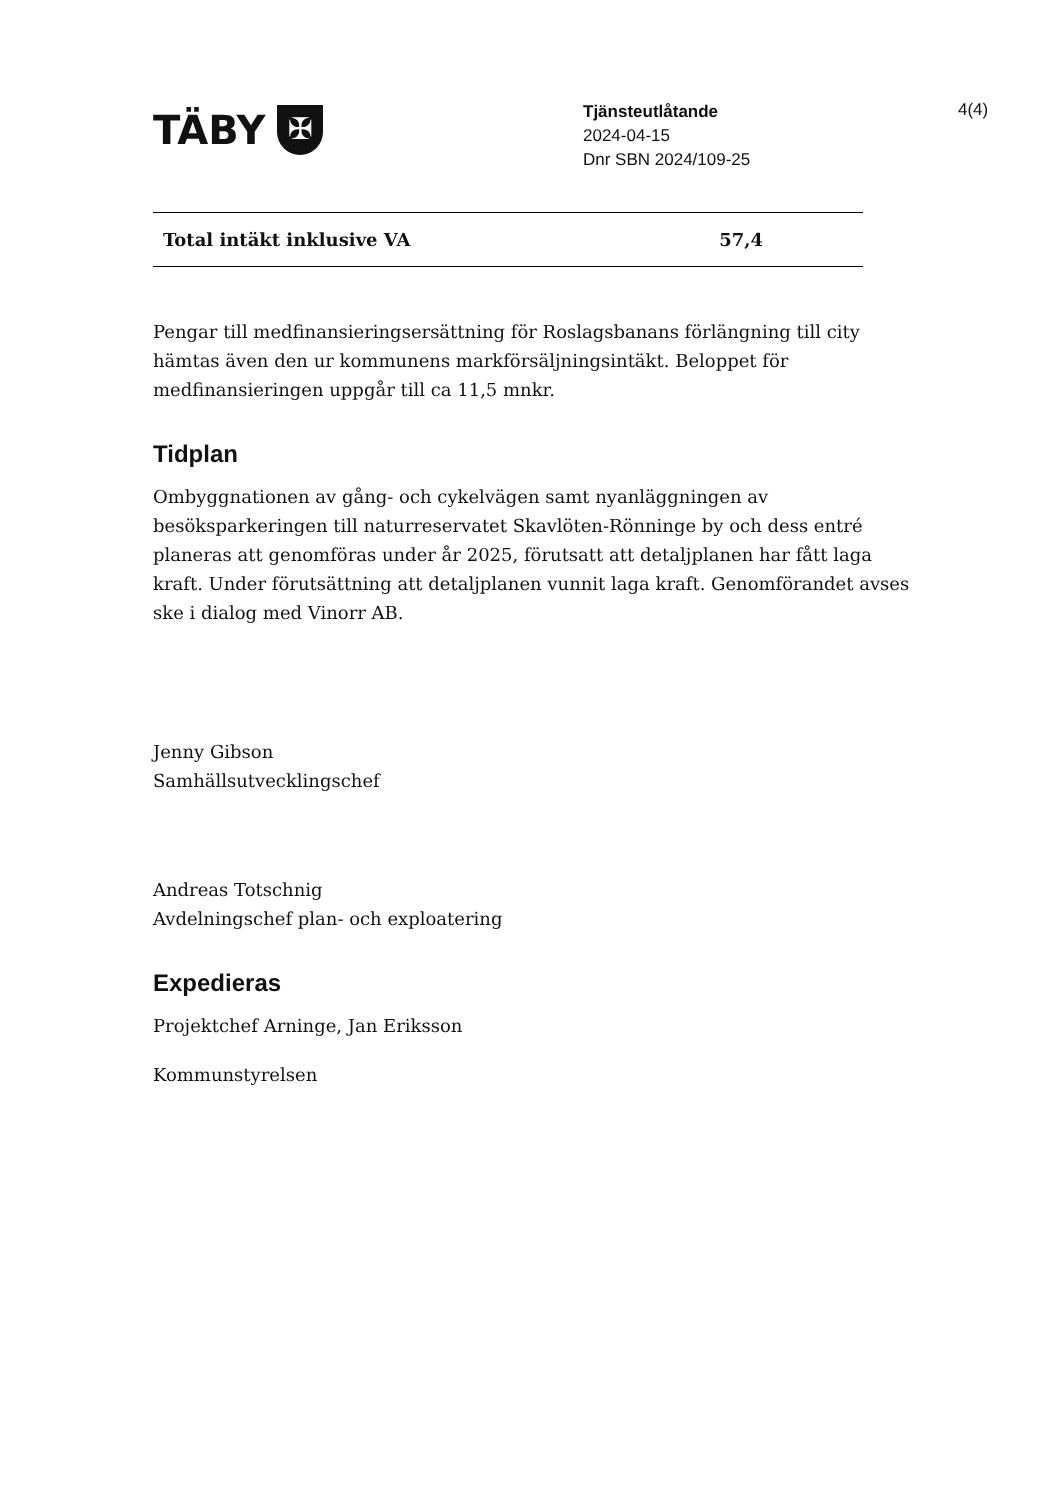4(4)
TÄBY ✠
Tjänsteutlåtande
2024-04-15
Dnr SBN 2024/109-25
| Total intäkt inklusive VA | 57,4 |
Pengar till medfinansieringsersättning för Roslagsbanans förlängning till city hämtas även den ur kommunens markförsäljningsintäkt. Beloppet för medfinansieringen uppgår till ca 11,5 mnkr.
Tidplan
Ombyggnationen av gång- och cykelvägen samt nyanläggningen av besöksparkeringen till naturreservatet Skavlöten-Rönninge by och dess entré planeras att genomföras under år 2025, förutsatt att detaljplanen har fått laga kraft. Under förutsättning att detaljplanen vunnit laga kraft. Genomförandet avses ske i dialog med Vinorr AB.
Jenny Gibson
Samhällsutvecklingschef
Andreas Totschnig
Avdelningschef plan- och exploatering
Expedieras
Projektchef Arninge, Jan Eriksson
Kommunstyrelsen